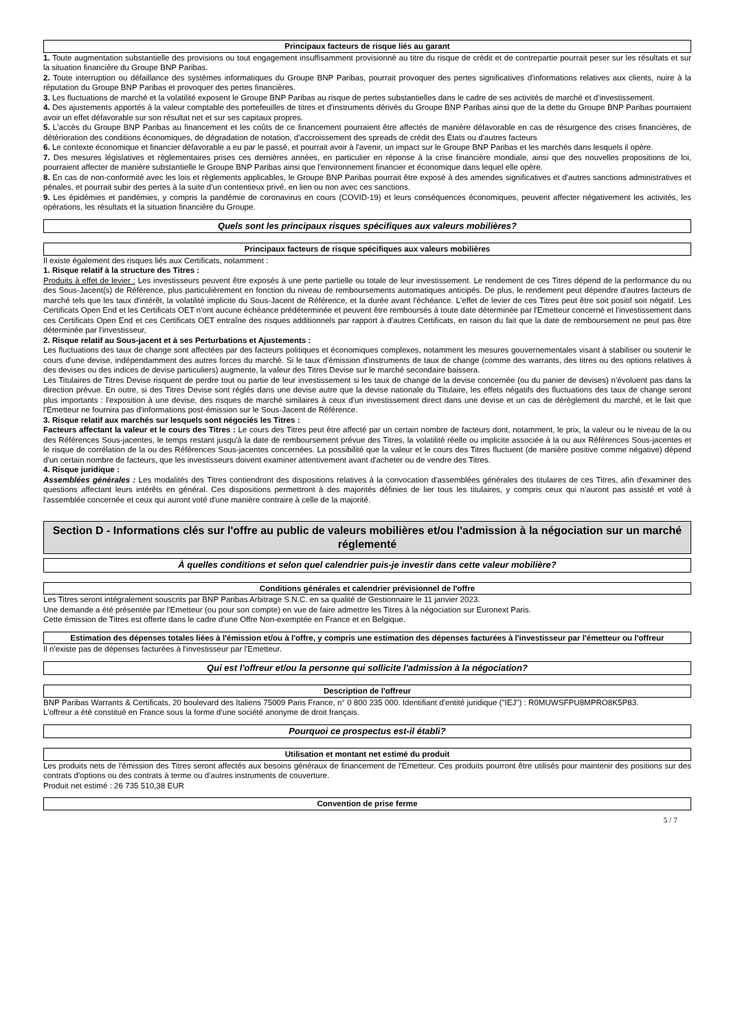Principaux facteurs de risque liés au garant
1. Toute augmentation substantielle des provisions ou tout engagement insuffisamment provisionné au titre du risque de crédit et de contrepartie pourrait peser sur les résultats et sur la situation financière du Groupe BNP Paribas.
2. Toute interruption ou défaillance des systèmes informatiques du Groupe BNP Paribas, pourrait provoquer des pertes significatives d'informations relatives aux clients, nuire à la réputation du Groupe BNP Paribas et provoquer des pertes financières.
3. Les fluctuations de marché et la volatilité exposent le Groupe BNP Paribas au risque de pertes substantielles dans le cadre de ses activités de marché et d'investissement.
4. Des ajustements apportés à la valeur comptable des portefeuilles de titres et d'instruments dérivés du Groupe BNP Paribas ainsi que de la dette du Groupe BNP Paribas pourraient avoir un effet défavorable sur son résultat net et sur ses capitaux propres.
5. L'accès du Groupe BNP Paribas au financement et les coûts de ce financement pourraient être affectés de manière défavorable en cas de résurgence des crises financières, de détérioration des conditions économiques, de dégradation de notation, d'accroissement des spreads de crédit des États ou d'autres facteurs
6. Le contexte économique et financier défavorable a eu par le passé, et pourrait avoir à l'avenir, un impact sur le Groupe BNP Paribas et les marchés dans lesquels il opère.
7. Des mesures législatives et règlementaires prises ces dernières années, en particulier en réponse à la crise financière mondiale, ainsi que des nouvelles propositions de loi, pourraient affecter de manière substantielle le Groupe BNP Paribas ainsi que l'environnement financier et économique dans lequel elle opère.
8. En cas de non-conformité avec les lois et règlements applicables, le Groupe BNP Paribas pourrait être exposé à des amendes significatives et d'autres sanctions administratives et pénales, et pourrait subir des pertes à la suite d'un contentieux privé, en lien ou non avec ces sanctions.
9. Les épidémies et pandémies, y compris la pandémie de coronavirus en cours (COVID-19) et leurs conséquences économiques, peuvent affecter négativement les activités, les opérations, les résultats et la situation financière du Groupe.
Quels sont les principaux risques spécifiques aux valeurs mobilières?
Principaux facteurs de risque spécifiques aux valeurs mobilières
Il existe également des risques liés aux Certificats, notamment :
1. Risque relatif à la structure des Titres :
Produits à effet de levier : Les investisseurs peuvent être exposés à une perte partielle ou totale de leur investissement. Le rendement de ces Titres dépend de la performance du ou des Sous-Jacent(s) de Référence, plus particulièrement en fonction du niveau de remboursements automatiques anticipés. De plus, le rendement peut dépendre d'autres facteurs de marché tels que les taux d'intérêt, la volatilité implicite du Sous-Jacent de Référence, et la durée avant l'échéance. L'effet de levier de ces Titres peut être soit positif soit négatif. Les Certificats Open End et les Certificats OET n'ont aucune échéance prédéterminée et peuvent être remboursés à toute date déterminée par l'Emetteur concerné et l'investissement dans ces Certificats Open End et ces Certificats OET entraîne des risques additionnels par rapport à d'autres Certificats, en raison du fait que la date de remboursement ne peut pas être déterminée par l'investisseur,
2. Risque relatif au Sous-jacent et à ses Perturbations et Ajustements :
Les fluctuations des taux de change sont affectées par des facteurs politiques et économiques complexes, notamment les mesures gouvernementales visant à stabiliser ou soutenir le cours d'une devise, indépendamment des autres forces du marché. Si le taux d'émission d'instruments de taux de change (comme des warrants, des titres ou des options relatives à des devises ou des indices de devise particuliers) augmente, la valeur des Titres Devise sur le marché secondaire baissera.
Les Titulaires de Titres Devise risquent de perdre tout ou partie de leur investissement si les taux de change de la devise concernée (ou du panier de devises) n'évoluent pas dans la direction prévue. En outre, si des Titres Devise sont réglés dans une devise autre que la devise nationale du Titulaire, les effets négatifs des fluctuations des taux de change seront plus importants : l'exposition à une devise, des risques de marché similaires à ceux d'un investissement direct dans une devise et un cas de dérèglement du marché, et le fait que l'Emetteur ne fournira pas d'informations post-émission sur le Sous-Jacent de Référence.
3. Risque relatif aux marchés sur lesquels sont négociés les Titres :
Facteurs affectant la valeur et le cours des Titres : Le cours des Titres peut être affecté par un certain nombre de facteurs dont, notamment, le prix, la valeur ou le niveau de la ou des Références Sous-jacentes, le temps restant jusqu'à la date de remboursement prévue des Titres, la volatilité réelle ou implicite associée à la ou aux Références Sous-jacentes et le risque de corrélation de la ou des Références Sous-jacentes concernées. La possibilité que la valeur et le cours des Titres fluctuent (de manière positive comme négative) dépend d'un certain nombre de facteurs, que les investisseurs doivent examiner attentivement avant d'acheter ou de vendre des Titres.
4. Risque juridique :
Assemblées générales : Les modalités des Titres contiendront des dispositions relatives à la convocation d'assemblées générales des titulaires de ces Titres, afin d'examiner des questions affectant leurs intérêts en général. Ces dispositions permettront à des majorités définies de lier tous les titulaires, y compris ceux qui n'auront pas assisté et voté à l'assemblée concernée et ceux qui auront voté d'une manière contraire à celle de la majorité.
Section D - Informations clés sur l'offre au public de valeurs mobilières et/ou l'admission à la négociation sur un marché réglementé
À quelles conditions et selon quel calendrier puis-je investir dans cette valeur mobilière?
Conditions générales et calendrier prévisionnel de l'offre
Les Titres seront intégralement souscrits par BNP Paribas Arbitrage S.N.C. en sa qualité de Gestionnaire le 11 janvier 2023.
Une demande a été présentée par l'Emetteur (ou pour son compte) en vue de faire admettre les Titres à la négociation sur Euronext Paris.
Cette émission de Titres est offerte dans le cadre d'une Offre Non-exemptée en France et en Belgique.
Estimation des dépenses totales liées à l'émission et/ou à l'offre, y compris une estimation des dépenses facturées à l'investisseur par l'émetteur ou l'offreur
Il n'existe pas de dépenses facturées à l'investisseur par l'Emetteur.
Qui est l'offreur et/ou la personne qui sollicite l'admission à la négociation?
Description de l'offreur
BNP Paribas Warrants & Certificats, 20 boulevard des Italiens 75009 Paris France, n° 0 800 235 000. Identifiant d'entité juridique ("IEJ") : R0MUWSFPU8MPRO8K5P83.
L'offreur a été constitué en France sous la forme d'une société anonyme de droit français.
Pourquoi ce prospectus est-il établi?
Utilisation et montant net estimé du produit
Les produits nets de l'émission des Titres seront affectés aux besoins généraux de financement de l'Emetteur. Ces produits pourront être utilisés pour maintenir des positions sur des contrats d'options ou des contrats à terme ou d'autres instruments de couverture.
Produit net estimé : 26 735 510,38 EUR
Convention de prise ferme
5 / 7